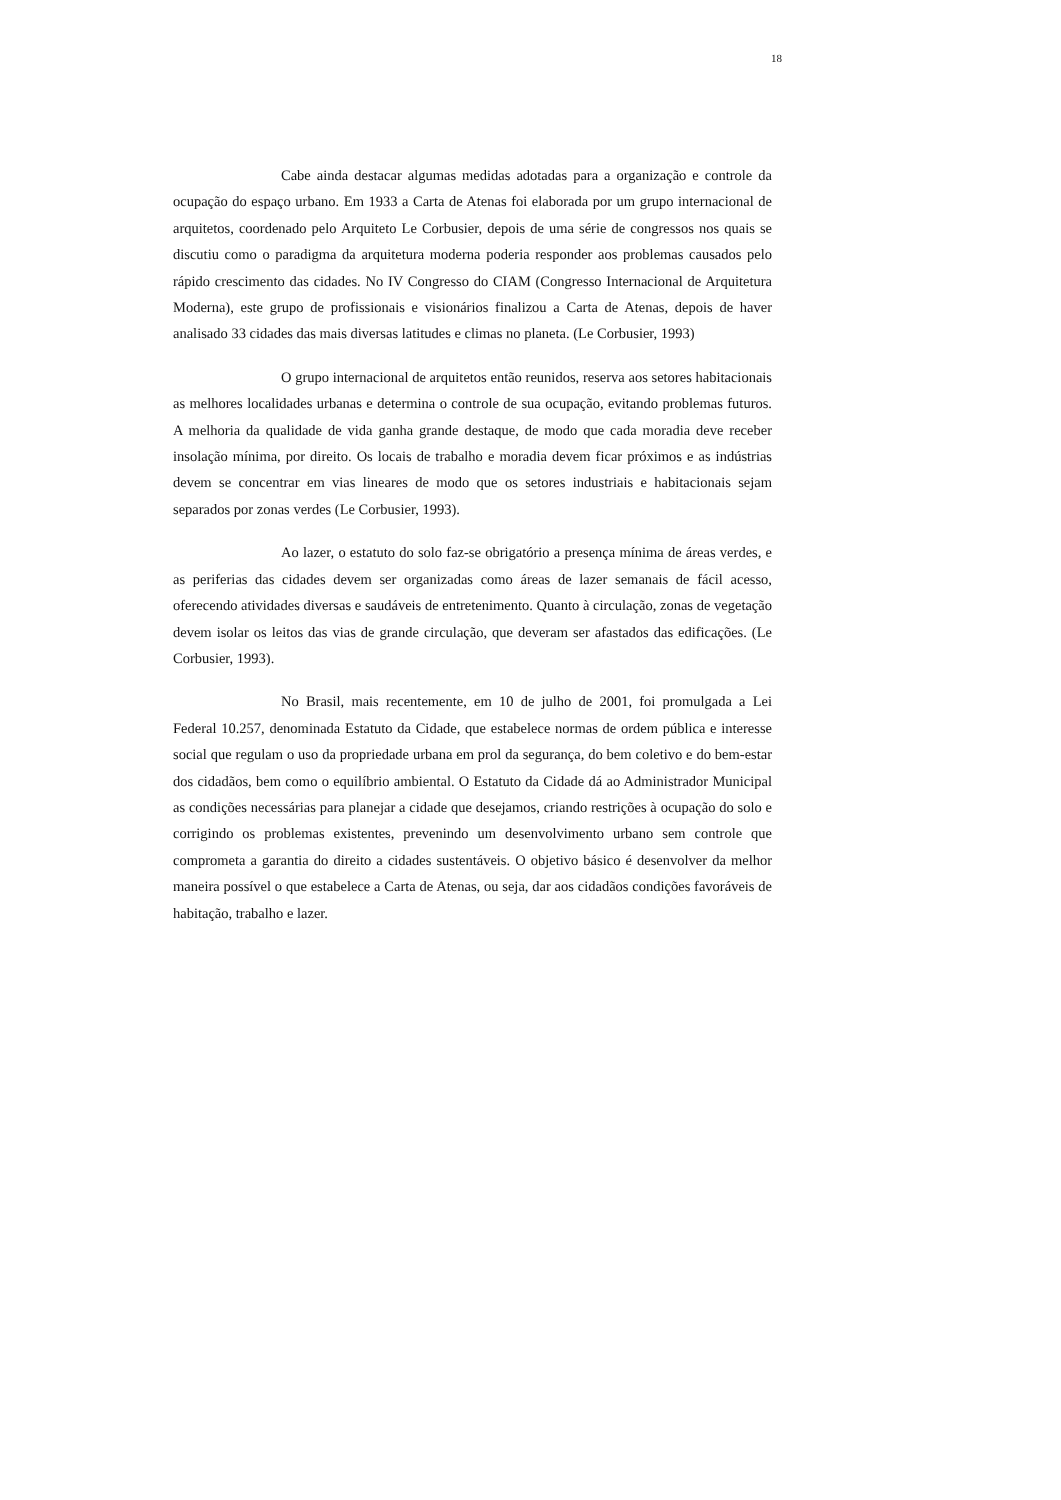18
Cabe ainda destacar algumas medidas adotadas para a organização e controle da ocupação do espaço urbano. Em 1933 a Carta de Atenas foi elaborada por um grupo internacional de arquitetos, coordenado pelo Arquiteto Le Corbusier, depois de uma série de congressos nos quais se discutiu como o paradigma da arquitetura moderna poderia responder aos problemas causados pelo rápido crescimento das cidades. No IV Congresso do CIAM (Congresso Internacional de Arquitetura Moderna), este grupo de profissionais e visionários finalizou a Carta de Atenas, depois de haver analisado 33 cidades das mais diversas latitudes e climas no planeta. (Le Corbusier, 1993)
O grupo internacional de arquitetos então reunidos, reserva aos setores habitacionais as melhores localidades urbanas e determina o controle de sua ocupação, evitando problemas futuros. A melhoria da qualidade de vida ganha grande destaque, de modo que cada moradia deve receber insolação mínima, por direito. Os locais de trabalho e moradia devem ficar próximos e as indústrias devem se concentrar em vias lineares de modo que os setores industriais e habitacionais sejam separados por zonas verdes (Le Corbusier, 1993).
Ao lazer, o estatuto do solo faz-se obrigatório a presença mínima de áreas verdes, e as periferias das cidades devem ser organizadas como áreas de lazer semanais de fácil acesso, oferecendo atividades diversas e saudáveis de entretenimento. Quanto à circulação, zonas de vegetação devem isolar os leitos das vias de grande circulação, que deveram ser afastados das edificações. (Le Corbusier, 1993).
No Brasil, mais recentemente, em 10 de julho de 2001, foi promulgada a Lei Federal 10.257, denominada Estatuto da Cidade, que estabelece normas de ordem pública e interesse social que regulam o uso da propriedade urbana em prol da segurança, do bem coletivo e do bem-estar dos cidadãos, bem como o equilíbrio ambiental. O Estatuto da Cidade dá ao Administrador Municipal as condições necessárias para planejar a cidade que desejamos, criando restrições à ocupação do solo e corrigindo os problemas existentes, prevenindo um desenvolvimento urbano sem controle que comprometa a garantia do direito a cidades sustentáveis. O objetivo básico é desenvolver da melhor maneira possível o que estabelece a Carta de Atenas, ou seja, dar aos cidadãos condições favoráveis de habitação, trabalho e lazer.